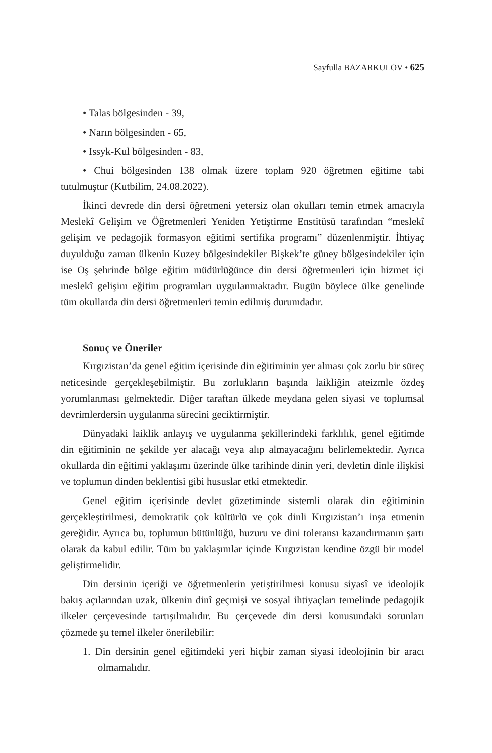Sayfulla BAZARKULOV • 625
• Talas bölgesinden - 39,
• Narın bölgesinden - 65,
• Issyk-Kul bölgesinden - 83,
• Chui bölgesinden 138 olmak üzere toplam 920 öğretmen eğitime tabi tutulmuştur (Kutbilim, 24.08.2022).
İkinci devrede din dersi öğretmeni yetersiz olan okulları temin etmek amacıyla Meslekî Gelişim ve Öğretmenleri Yeniden Yetiştirme Enstitüsü tarafından “meslekî gelişim ve pedagojik formasyon eğitimi sertifika programı” düzenlenmiştir. İhtiyaç duyulduğu zaman ülkenin Kuzey bölgesindekiler Bişkek’te güney bölgesindekiler için ise Oş şehrinde bölge eğitim müdürlüğünce din dersi öğretmenleri için hizmet içi meslekî gelişim eğitim programları uygulanmaktadır. Bugün böylece ülke genelinde tüm okullarda din dersi öğretmenleri temin edilmiş durumdadır.
Sonuç ve Öneriler
Kırgızistan’da genel eğitim içerisinde din eğitiminin yer alması çok zorlu bir süreç neticesinde gerçekleşebilmiştir. Bu zorlukların başında laikliğin ateizmle özdeş yorumlanması gelmektedir. Diğer taraftan ülkede meydana gelen siyasi ve toplumsal devrimlerdersin uygulanma sürecini geciktirmiştir.
Dünyadaki laiklik anlayış ve uygulanma şekillerindeki farklılık, genel eğitimde din eğitiminin ne şekilde yer alacağı veya alıp almayacağını belirlemektedir. Ayrıca okullarda din eğitimi yaklaşımı üzerinde ülke tarihinde dinin yeri, devletin dinle ilişkisi ve toplumun dinden beklentisi gibi hususlar etki etmektedir.
Genel eğitim içerisinde devlet gözetiminde sistemli olarak din eğitiminin gerçekleştirilmesi, demokratik çok kültürlü ve çok dinli Kırgızistan’ı inşa etmenin gereğidir. Ayrıca bu, toplumun bütünlüğü, huzuru ve dini toleransı kazandırmanın şartı olarak da kabul edilir. Tüm bu yaklaşımlar içinde Kırgızistan kendine özgü bir model geliştirmelidir.
Din dersinin içeriği ve öğretmenlerin yetiştirilmesi konusu siyasî ve ideolojik bakış açılarından uzak, ülkenin dinî geçmişi ve sosyal ihtiyaçları temelinde pedagojik ilkeler çerçevesinde tartışılmalıdır. Bu çerçevede din dersi konusundaki sorunları çözmede şu temel ilkeler önerilebilir:
1. Din dersinin genel eğitimdeki yeri hiçbir zaman siyasi ideolojinin bir aracı olmamalıdır.